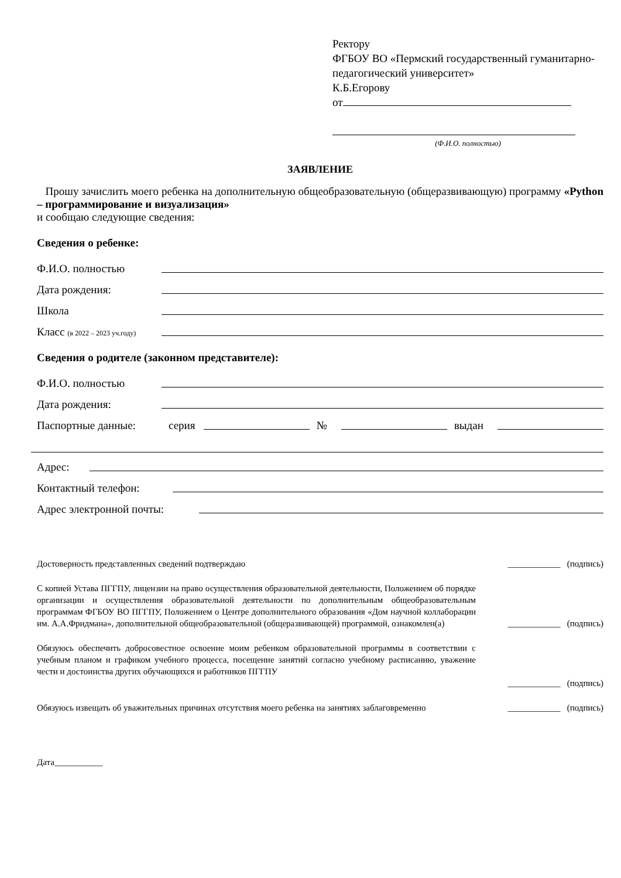Ректору
ФГБОУ ВО «Пермский государственный гуманитарно-педагогический университет»
К.Б.Егорову
от
(Ф.И.О. полностью)
ЗАЯВЛЕНИЕ
Прошу зачислить моего ребенка на дополнительную общеобразовательную (общеразвивающую) программу «Python – программирование и визуализация»
и сообщаю следующие сведения:
Сведения о ребенке:
Ф.И.О. полностью
Дата рождения:
Школа
Класс (в 2022 – 2023 уч.году)
Сведения о родителе (законном представителе):
Ф.И.О. полностью
Дата рождения:
Паспортные данные: серия № выдан
Адрес:
Контактный телефон:
Адрес электронной почты:
Достоверность представленных сведений подтверждаю ____________ (подпись)
С копией Устава ПГГПУ, лицензии на право осуществления образовательной деятельности, Положением об порядке организации и осуществления образовательной деятельности по дополнительным общеобразовательным программам ФГБОУ ВО ПГГПУ, Положением о Центре дополнительного образования «Дом научной коллаборации им. А.А.Фридмана», дополнительной общеобразовательной (общеразвивающей) программой, ознакомлен(а) ____________ (подпись)
Обязуюсь обеспечить добросовестное освоение моим ребенком образовательной программы в соответствии с учебным планом и графиком учебного процесса, посещение занятий согласно учебному расписанию, уважение чести и достоинства других обучающихся и работников ПГГПУ
____________ (подпись)
Обязуюсь извещать об уважительных причинах отсутствия моего ребенка на занятиях заблаговременно ____________ (подпись)
Дата___________